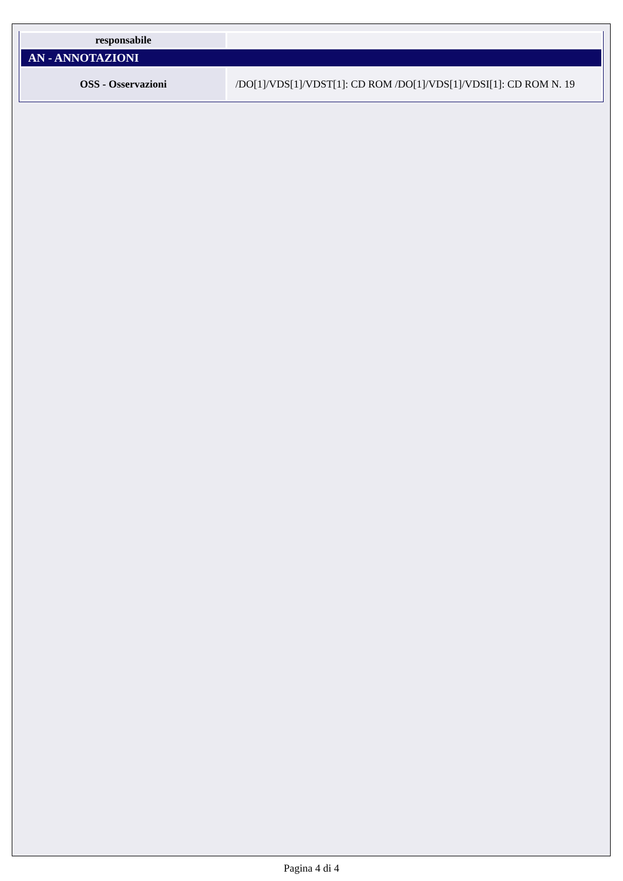| responsabile | |
| AN - ANNOTAZIONI | |
| OSS - Osservazioni | /DO[1]/VDS[1]/VDST[1]: CD ROM /DO[1]/VDS[1]/VDSI[1]: CD ROM N. 19 |
Pagina 4 di 4